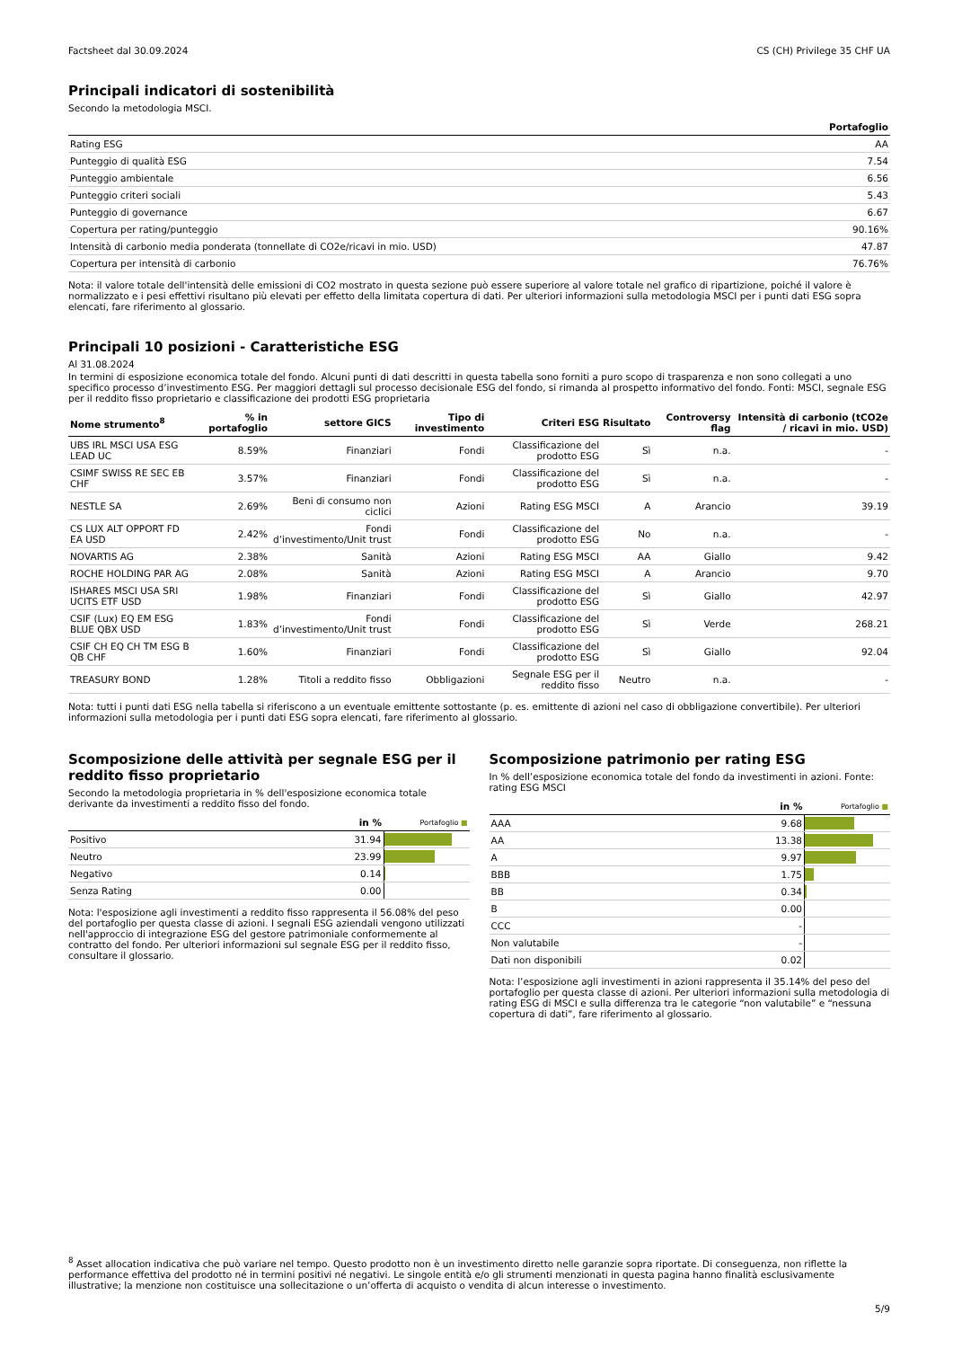Factsheet dal 30.09.2024 CS (CH) Privilege 35 CHF UA
Principali indicatori di sostenibilità
Secondo la metodologia MSCI.
| | Portafoglio |
| --- | --- |
| Rating ESG | AA |
| Punteggio di qualità ESG | 7.54 |
| Punteggio ambientale | 6.56 |
| Punteggio criteri sociali | 5.43 |
| Punteggio di governance | 6.67 |
| Copertura per rating/punteggio | 90.16% |
| Intensità di carbonio media ponderata (tonnellate di CO2e/ricavi in mio. USD) | 47.87 |
| Copertura per intensità di carbonio | 76.76% |
Nota: il valore totale dell'intensità delle emissioni di CO2 mostrato in questa sezione può essere superiore al valore totale nel grafico di ripartizione, poiché il valore è normalizzato e i pesi effettivi risultano più elevati per effetto della limitata copertura di dati. Per ulteriori informazioni sulla metodologia MSCI per i punti dati ESG sopra elencati, fare riferimento al glossario.
Principali 10 posizioni - Caratteristiche ESG
Al 31.08.2024
In termini di esposizione economica totale del fondo. Alcuni punti di dati descritti in questa tabella sono forniti a puro scopo di trasparenza e non sono collegati a uno specifico processo d’investimento ESG. Per maggiori dettagli sul processo decisionale ESG del fondo, si rimanda al prospetto informativo del fondo. Fonti: MSCI, segnale ESG per il reddito fisso proprietario e classificazione dei prodotti ESG proprietaria
| Nome strumento<sup>8</sup> | % in portafoglio | settore GICS | Tipo di investimento | Criteri ESG | Risultato | Controversy flag | Intensità di carbonio (tCO2e / ricavi in mio. USD) |
| --- | --- | --- | --- | --- | --- | --- | --- |
| UBS IRL MSCI USA ESG LEAD UC | 8.59% | Finanziari | Fondi | Classificazione del prodotto ESG | Sì | n.a. | - |
| CSIMF SWISS RE SEC EB CHF | 3.57% | Finanziari | Fondi | Classificazione del prodotto ESG | Sì | n.a. | - |
| NESTLE SA | 2.69% | Beni di consumo non ciclici | Azioni | Rating ESG MSCI | A | Arancio | 39.19 |
| CS LUX ALT OPPORT FD EA USD | 2.42% | Fondi d’investimento/Unit trust | Fondi | Classificazione del prodotto ESG | No | n.a. | - |
| NOVARTIS AG | 2.38% | Sanità | Azioni | Rating ESG MSCI | AA | Giallo | 9.42 |
| ROCHE HOLDING PAR AG | 2.08% | Sanità | Azioni | Rating ESG MSCI | A | Arancio | 9.70 |
| ISHARES MSCI USA SRI UCITS ETF USD | 1.98% | Finanziari | Fondi | Classificazione del prodotto ESG | Sì | Giallo | 42.97 |
| CSIF (Lux) EQ EM ESG BLUE QBX USD | 1.83% | Fondi d’investimento/Unit trust | Fondi | Classificazione del prodotto ESG | Sì | Verde | 268.21 |
| CSIF CH EQ CH TM ESG B QB CHF | 1.60% | Finanziari | Fondi | Classificazione del prodotto ESG | Sì | Giallo | 92.04 |
| TREASURY BOND | 1.28% | Titoli a reddito fisso | Obbligazioni | Segnale ESG per il reddito fisso | Neutro | n.a. | - |
Nota: tutti i punti dati ESG nella tabella si riferiscono a un eventuale emittente sottostante (p. es. emittente di azioni nel caso di obbligazione convertibile). Per ulteriori informazioni sulla metodologia per i punti dati ESG sopra elencati, fare riferimento al glossario.
Scomposizione delle attività per segnale ESG per il reddito fisso proprietario
Secondo la metodologia proprietaria in % dell'esposizione economica totale derivante da investimenti a reddito fisso del fondo.
| | in % | Portafoglio ■ |
| --- | --- | --- |
| Positivo | 31.94 | |
| Neutro | 23.99 | |
| Negativo | 0.14 | |
| Senza Rating | 0.00 | |
Nota: l'esposizione agli investimenti a reddito fisso rappresenta il 56.08% del peso del portafoglio per questa classe di azioni. I segnali ESG aziendali vengono utilizzati nell'approccio di integrazione ESG del gestore patrimoniale conformemente al contratto del fondo. Per ulteriori informazioni sul segnale ESG per il reddito fisso, consultare il glossario.
Scomposizione patrimonio per rating ESG
In % dell’esposizione economica totale del fondo da investimenti in azioni. Fonte: rating ESG MSCI
| | in % | Portafoglio ■ |
| --- | --- | --- |
| AAA | 9.68 | |
| AA | 13.38 | |
| A | 9.97 | |
| BBB | 1.75 | |
| BB | 0.34 | |
| B | 0.00 | |
| CCC | - | |
| Non valutabile | - | |
| Dati non disponibili | 0.02 | |
Nota: l’esposizione agli investimenti in azioni rappresenta il 35.14% del peso del portafoglio per questa classe di azioni. Per ulteriori informazioni sulla metodologia di rating ESG di MSCI e sulla differenza tra le categorie “non valutabile” e “nessuna copertura di dati”, fare riferimento al glossario.
<sup>8</sup> Asset allocation indicativa che può variare nel tempo. Questo prodotto non è un investimento diretto nelle garanzie sopra riportate. Di conseguenza, non riflette la performance effettiva del prodotto né in termini positivi né negativi. Le singole entità e/o gli strumenti menzionati in questa pagina hanno finalità esclusivamente illustrative; la menzione non costituisce una sollecitazione o un’offerta di acquisto o vendita di alcun interesse o investimento.
5/9